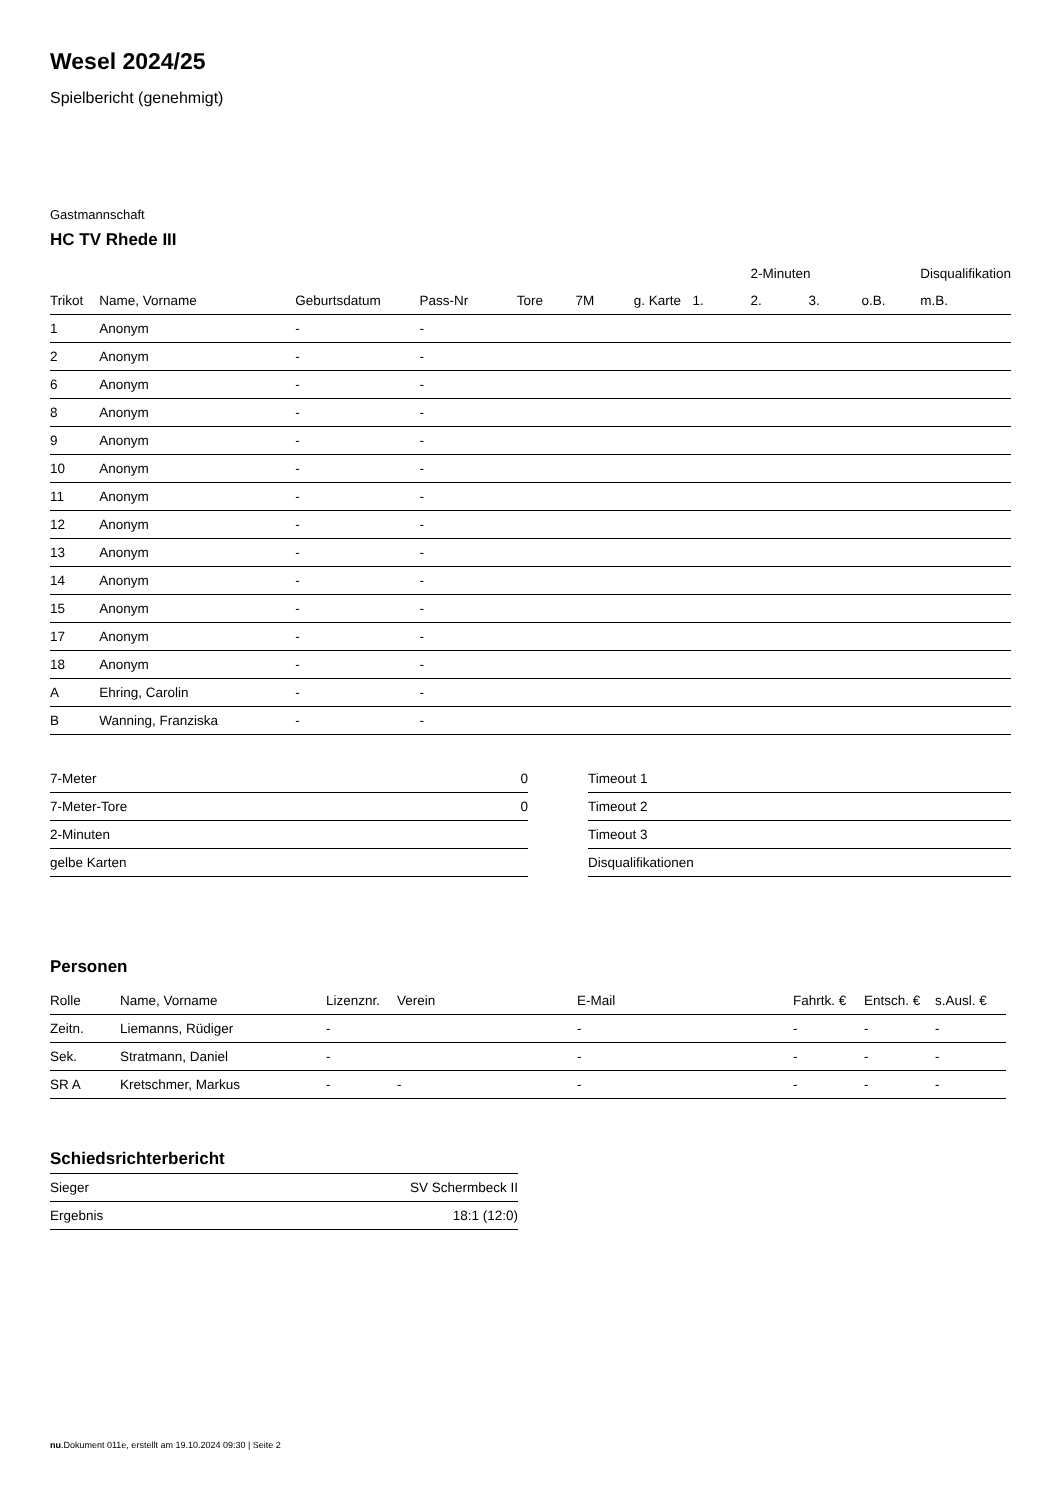Wesel 2024/25
Spielbericht (genehmigt)
Gastmannschaft
HC TV Rhede III
| | | | | | | | | 2-Minuten | | | Disqualifikation |
| --- | --- | --- | --- | --- | --- | --- | --- | --- | --- | --- | --- |
| Trikot | Name, Vorname | Geburtsdatum | Pass-Nr | Tore | 7M | g. Karte | 1. | 2. | 3. | o.B. | m.B. |
| 1 | Anonym | - | - | | | | | | | | |
| 2 | Anonym | - | - | | | | | | | | |
| 6 | Anonym | - | - | | | | | | | | |
| 8 | Anonym | - | - | | | | | | | | |
| 9 | Anonym | - | - | | | | | | | | |
| 10 | Anonym | - | - | | | | | | | | |
| 11 | Anonym | - | - | | | | | | | | |
| 12 | Anonym | - | - | | | | | | | | |
| 13 | Anonym | - | - | | | | | | | | |
| 14 | Anonym | - | - | | | | | | | | |
| 15 | Anonym | - | - | | | | | | | | |
| 17 | Anonym | - | - | | | | | | | | |
| 18 | Anonym | - | - | | | | | | | | |
| A | Ehring, Carolin | - | - | | | | | | | | |
| B | Wanning, Franziska | - | - | | | | | | | | |
| 7-Meter | 0 |
| 7-Meter-Tore | 0 |
| 2-Minuten | |
| gelbe Karten | |
| Timeout 1 |
| Timeout 2 |
| Timeout 3 |
| Disqualifikationen |
Personen
| Rolle | Name, Vorname | Lizenznr. | Verein | E-Mail | Fahrtk. € | Entsch. € | s.Ausl. € |
| --- | --- | --- | --- | --- | --- | --- | --- |
| Zeitn. | Liemanns, Rüdiger | - | | - | - | - | - |
| Sek. | Stratmann, Daniel | - | | - | - | - | - |
| SR A | Kretschmer, Markus | - | - | - | - | - | - |
Schiedsrichterbericht
| Sieger | SV Schermbeck II |
| Ergebnis | 18:1 (12:0) |
nu.Dokument 011e, erstellt am 19.10.2024 09:30 | Seite 2